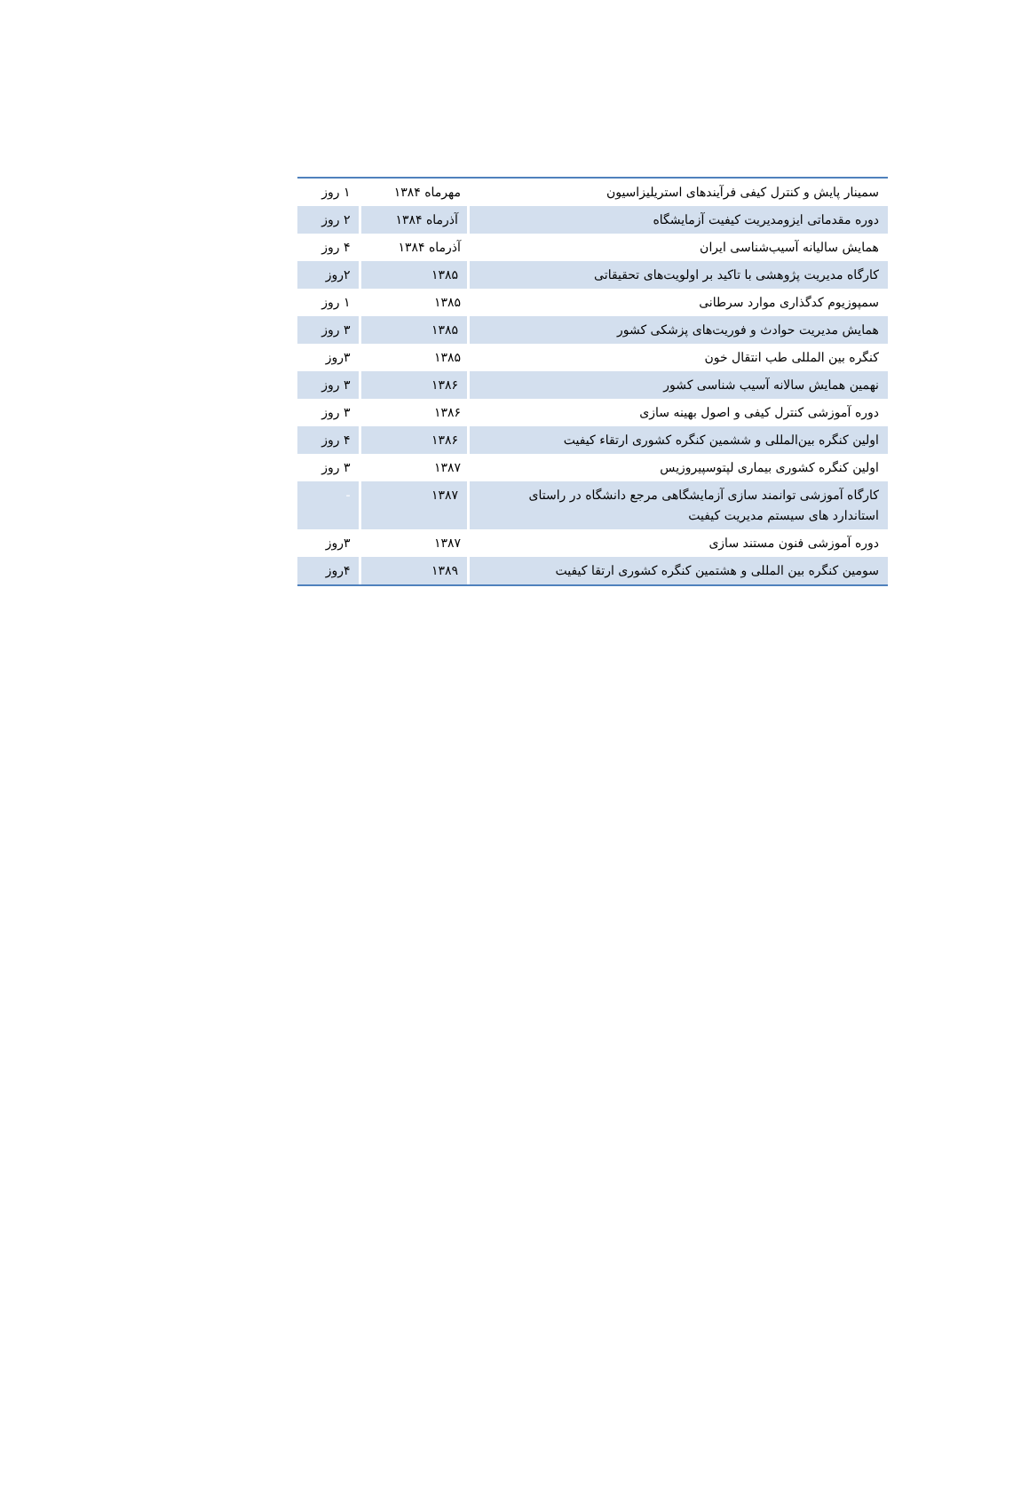| سمینار پایش و کنترل کیفی فرآیندهای استریلیزاسیون | مهرماه ۱۳۸۴ | ۱ روز |
| دوره مقدماتی ایزومدیریت کیفیت آزمایشگاه | آذرماه ۱۳۸۴ | ۲ روز |
| همایش سالیانه آسیب‌شناسی ایران | آذرماه ۱۳۸۴ | ۴ روز |
| کارگاه مدیریت پژوهشی با تاکید بر اولویت‌های تحقیقاتی | ۱۳۸۵ | ۲روز |
| سمپوزیوم کدگذاری موارد سرطانی | ۱۳۸۵ | ۱ روز |
| همایش مدیریت حوادث و فوریت‌های پزشکی کشور | ۱۳۸۵ | ۳ روز |
| کنگره بین المللی طب انتقال خون | ۱۳۸۵ | ۳روز |
| نهمین همایش سالانه آسیب شناسی کشور | ۱۳۸۶ | ۳ روز |
| دوره آموزشی کنترل کیفی و اصول بهینه سازی | ۱۳۸۶ | ۳ روز |
| اولین کنگره بین‌المللی و ششمین کنگره کشوری ارتقاء کیفیت | ۱۳۸۶ | ۴ روز |
| اولین کنگره کشوری بیماری لپتوسپیروزیس | ۱۳۸۷ | ۳ روز |
| کارگاه آموزشی توانمند سازی آزمایشگاهی مرجع دانشگاه در راستای استاندارد های سیستم مدیریت کیفیت | ۱۳۸۷ | - |
| دوره آموزشی فنون مستند سازی | ۱۳۸۷ | ۳روز |
| سومین کنگره بین المللی و هشتمین کنگره کشوری ارتقا کیفیت | ۱۳۸۹ | ۴روز |